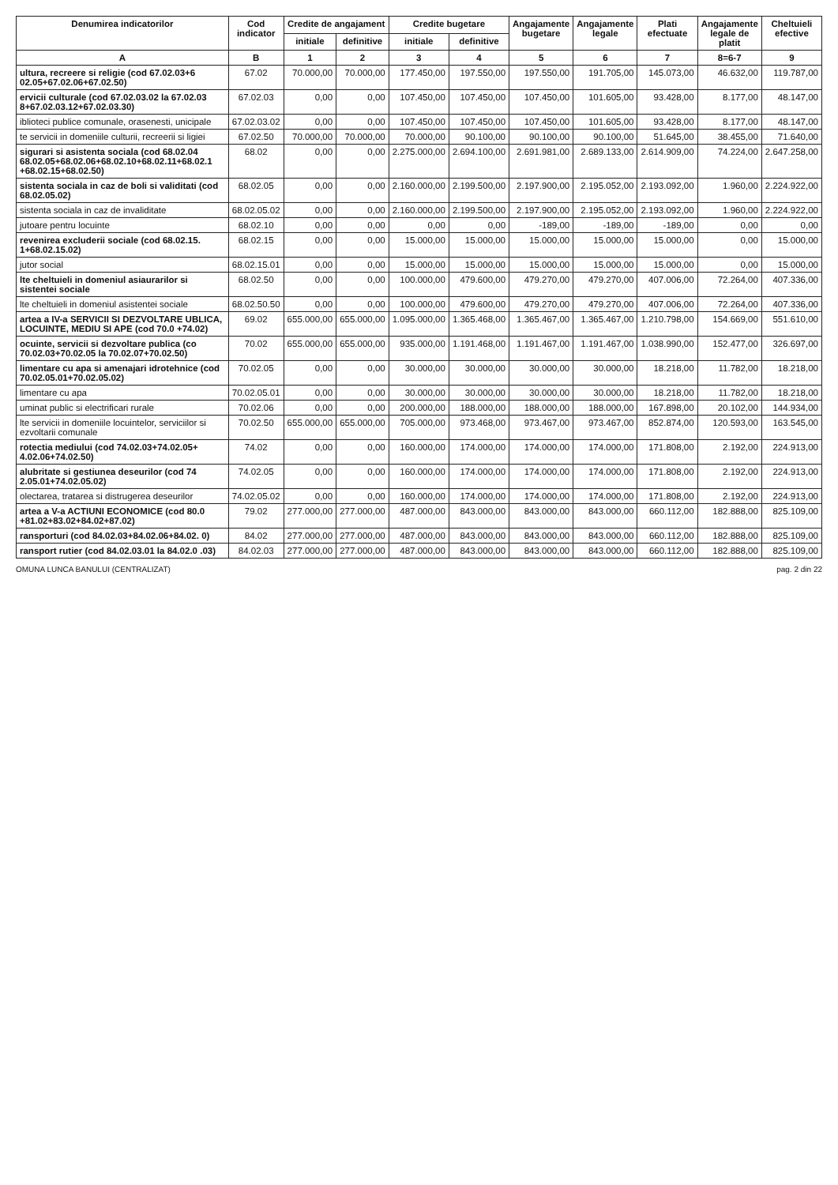| Denumirea indicatorilor | Cod indicator | Credite de angajament | | Credite bugetare | | Angajamente bugetare | Angajamente legale | Plati efectuate | Angajamente legale de platit | Cheltuieli efective |
| --- | --- | --- | --- | --- | --- | --- | --- | --- | --- | --- |
| | | initiale | definitive | initiale | definitive | | | | | |
| A | B | 1 | 2 | 3 | 4 | 5 | 6 | 7 | 8=6-7 | 9 |
| ultura, recreere si religie (cod 67.02.03+6 02.05+67.02.06+67.02.50) | 67.02 | 70.000,00 | 70.000,00 | 177.450,00 | 197.550,00 | 197.550,00 | 191.705,00 | 145.073,00 | 46.632,00 | 119.787,00 |
| ervicii culturale (cod 67.02.03.02 la 67.02.03 8+67.02.03.12+67.02.03.30) | 67.02.03 | 0,00 | 0,00 | 107.450,00 | 107.450,00 | 107.450,00 | 101.605,00 | 93.428,00 | 8.177,00 | 48.147,00 |
| iblioteci publice comunale, orasenesti, unicipale | 67.02.03.02 | 0,00 | 0,00 | 107.450,00 | 107.450,00 | 107.450,00 | 101.605,00 | 93.428,00 | 8.177,00 | 48.147,00 |
| te servicii in domeniile culturii, recreerii si ligiei | 67.02.50 | 70.000,00 | 70.000,00 | 70.000,00 | 90.100,00 | 90.100,00 | 90.100,00 | 51.645,00 | 38.455,00 | 71.640,00 |
| sigurari si asistenta sociala (cod 68.02.04 68.02.05+68.02.06+68.02.10+68.02.11+68.02.1 +68.02.15+68.02.50) | 68.02 | 0,00 | 0,00 | 2.275.000,00 | 2.694.100,00 | 2.691.981,00 | 2.689.133,00 | 2.614.909,00 | 74.224,00 | 2.647.258,00 |
| sistenta sociala in caz de boli si validitati (cod 68.02.05.02) | 68.02.05 | 0,00 | 0,00 | 2.160.000,00 | 2.199.500,00 | 2.197.900,00 | 2.195.052,00 | 2.193.092,00 | 1.960,00 | 2.224.922,00 |
| sistenta sociala in caz de invaliditate | 68.02.05.02 | 0,00 | 0,00 | 2.160.000,00 | 2.199.500,00 | 2.197.900,00 | 2.195.052,00 | 2.193.092,00 | 1.960,00 | 2.224.922,00 |
| jutoare pentru locuinte | 68.02.10 | 0,00 | 0,00 | 0,00 | 0,00 | -189,00 | -189,00 | -189,00 | 0,00 | 0,00 |
| revenirea excluderii sociale (cod 68.02.15. 1+68.02.15.02) | 68.02.15 | 0,00 | 0,00 | 15.000,00 | 15.000,00 | 15.000,00 | 15.000,00 | 15.000,00 | 0,00 | 15.000,00 |
| jutor social | 68.02.15.01 | 0,00 | 0,00 | 15.000,00 | 15.000,00 | 15.000,00 | 15.000,00 | 15.000,00 | 0,00 | 15.000,00 |
| lte cheltuieli in domeniul asiaurarilor si sistentei sociale | 68.02.50 | 0,00 | 0,00 | 100.000,00 | 479.600,00 | 479.270,00 | 479.270,00 | 407.006,00 | 72.264,00 | 407.336,00 |
| lte cheltuieli in domeniul asistentei sociale | 68.02.50.50 | 0,00 | 0,00 | 100.000,00 | 479.600,00 | 479.270,00 | 479.270,00 | 407.006,00 | 72.264,00 | 407.336,00 |
| artea a IV-a SERVICII SI DEZVOLTARE UBLICA, LOCUINTE, MEDIU SI APE (cod 70.0 +74.02) | 69.02 | 655.000,00 | 655.000,00 | 1.095.000,00 | 1.365.468,00 | 1.365.467,00 | 1.365.467,00 | 1.210.798,00 | 154.669,00 | 551.610,00 |
| ocuinte, servicii si dezvoltare publica (co 70.02.03+70.02.05 la 70.02.07+70.02.50) | 70.02 | 655.000,00 | 655.000,00 | 935.000,00 | 1.191.468,00 | 1.191.467,00 | 1.191.467,00 | 1.038.990,00 | 152.477,00 | 326.697,00 |
| limentare cu apa si amenajari idrotehnice (cod 70.02.05.01+70.02.05.02) | 70.02.05 | 0,00 | 0,00 | 30.000,00 | 30.000,00 | 30.000,00 | 30.000,00 | 18.218,00 | 11.782,00 | 18.218,00 |
| limentare cu apa | 70.02.05.01 | 0,00 | 0,00 | 30.000,00 | 30.000,00 | 30.000,00 | 30.000,00 | 18.218,00 | 11.782,00 | 18.218,00 |
| uminat public si electrificari rurale | 70.02.06 | 0,00 | 0,00 | 200.000,00 | 188.000,00 | 188.000,00 | 188.000,00 | 167.898,00 | 20.102,00 | 144.934,00 |
| lte servicii in domeniile locuintelor, serviciilor si ezvoltarii comunale | 70.02.50 | 655.000,00 | 655.000,00 | 705.000,00 | 973.468,00 | 973.467,00 | 973.467,00 | 852.874,00 | 120.593,00 | 163.545,00 |
| rotectia mediului (cod 74.02.03+74.02.05+ 4.02.06+74.02.50) | 74.02 | 0,00 | 0,00 | 160.000,00 | 174.000,00 | 174.000,00 | 174.000,00 | 171.808,00 | 2.192,00 | 224.913,00 |
| alubritate si gestiunea deseurilor (cod 74 2.05.01+74.02.05.02) | 74.02.05 | 0,00 | 0,00 | 160.000,00 | 174.000,00 | 174.000,00 | 174.000,00 | 171.808,00 | 2.192,00 | 224.913,00 |
| olectarea, tratarea si distrugerea deseurilor | 74.02.05.02 | 0,00 | 0,00 | 160.000,00 | 174.000,00 | 174.000,00 | 174.000,00 | 171.808,00 | 2.192,00 | 224.913,00 |
| artea a V-a ACTIUNI ECONOMICE (cod 80.0 +81.02+83.02+84.02+87.02) | 79.02 | 277.000,00 | 277.000,00 | 487.000,00 | 843.000,00 | 843.000,00 | 843.000,00 | 660.112,00 | 182.888,00 | 825.109,00 |
| ransporturi (cod 84.02.03+84.02.06+84.02. 0) | 84.02 | 277.000,00 | 277.000,00 | 487.000,00 | 843.000,00 | 843.000,00 | 843.000,00 | 660.112,00 | 182.888,00 | 825.109,00 |
| ransport rutier (cod 84.02.03.01 la 84.02.0 .03) | 84.02.03 | 277.000,00 | 277.000,00 | 487.000,00 | 843.000,00 | 843.000,00 | 843.000,00 | 660.112,00 | 182.888,00 | 825.109,00 |
OMUNA LUNCA BANULUI (CENTRALIZAT) pag. 2 din 22